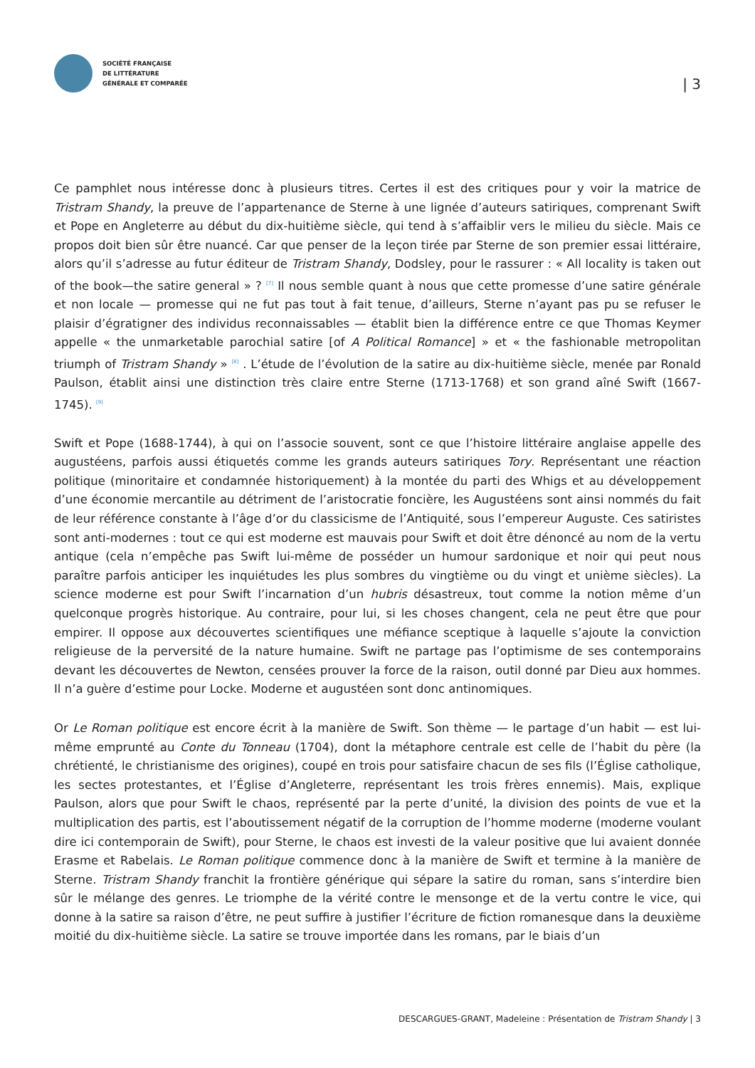SOCIÉTÉ FRANÇAISE
DE LITTÉRATURE
GÉNÉRALE ET COMPARÉE
| 3
Ce pamphlet nous intéresse donc à plusieurs titres. Certes il est des critiques pour y voir la matrice de Tristram Shandy, la preuve de l’appartenance de Sterne à une lignée d’auteurs satiriques, comprenant Swift et Pope en Angleterre au début du dix-huitième siècle, qui tend à s’affaiblir vers le milieu du siècle. Mais ce propos doit bien sûr être nuancé. Car que penser de la leçon tirée par Sterne de son premier essai littéraire, alors qu’il s’adresse au futur éditeur de Tristram Shandy, Dodsley, pour le rassurer : « All locality is taken out of the book—the satire general » ? <sup>[7]</sup> Il nous semble quant à nous que cette promesse d’une satire générale et non locale — promesse qui ne fut pas tout à fait tenue, d’ailleurs, Sterne n’ayant pas pu se refuser le plaisir d’égratigner des individus reconnaissables — établit bien la différence entre ce que Thomas Keymer appelle « the unmarketable parochial satire [of A Political Romance] » et « the fashionable metropolitan triumph of Tristram Shandy » <sup>[8]</sup> . L’étude de l’évolution de la satire au dix-huitième siècle, menée par Ronald Paulson, établit ainsi une distinction très claire entre Sterne (1713-1768) et son grand aîné Swift (1667-1745). <sup>[9]</sup>
Swift et Pope (1688-1744), à qui on l’associe souvent, sont ce que l’histoire littéraire anglaise appelle des augustéens, parfois aussi étiquetés comme les grands auteurs satiriques Tory. Représentant une réaction politique (minoritaire et condamnée historiquement) à la montée du parti des Whigs et au développement d’une économie mercantile au détriment de l’aristocratie foncière, les Augustéens sont ainsi nommés du fait de leur référence constante à l’âge d’or du classicisme de l’Antiquité, sous l’empereur Auguste. Ces satiristes sont anti-modernes : tout ce qui est moderne est mauvais pour Swift et doit être dénoncé au nom de la vertu antique (cela n’empêche pas Swift lui-même de posséder un humour sardonique et noir qui peut nous paraître parfois anticiper les inquiétudes les plus sombres du vingtième ou du vingt et unième siècles). La science moderne est pour Swift l’incarnation d’un hubris désastreux, tout comme la notion même d’un quelconque progrès historique. Au contraire, pour lui, si les choses changent, cela ne peut être que pour empirer. Il oppose aux découvertes scientifiques une méfiance sceptique à laquelle s’ajoute la conviction religieuse de la perversité de la nature humaine. Swift ne partage pas l’optimisme de ses contemporains devant les découvertes de Newton, censées prouver la force de la raison, outil donné par Dieu aux hommes. Il n’a guère d’estime pour Locke. Moderne et augustéen sont donc antinomiques.
Or Le Roman politique est encore écrit à la manière de Swift. Son thème — le partage d’un habit — est lui-même emprunté au Conte du Tonneau (1704), dont la métaphore centrale est celle de l’habit du père (la chrétienté, le christianisme des origines), coupé en trois pour satisfaire chacun de ses fils (l’Église catholique, les sectes protestantes, et l’Église d’Angleterre, représentant les trois frères ennemis). Mais, explique Paulson, alors que pour Swift le chaos, représenté par la perte d’unité, la division des points de vue et la multiplication des partis, est l’aboutissement négatif de la corruption de l’homme moderne (moderne voulant dire ici contemporain de Swift), pour Sterne, le chaos est investi de la valeur positive que lui avaient donnée Erasme et Rabelais. Le Roman politique commence donc à la manière de Swift et termine à la manière de Sterne. Tristram Shandy franchit la frontière générique qui sépare la satire du roman, sans s’interdire bien sûr le mélange des genres. Le triomphe de la vérité contre le mensonge et de la vertu contre le vice, qui donne à la satire sa raison d’être, ne peut suffire à justifier l’écriture de fiction romanesque dans la deuxième moitié du dix-huitième siècle. La satire se trouve importée dans les romans, par le biais d’un
DESCARGUES-GRANT, Madeleine : Présentation de Tristram Shandy | 3